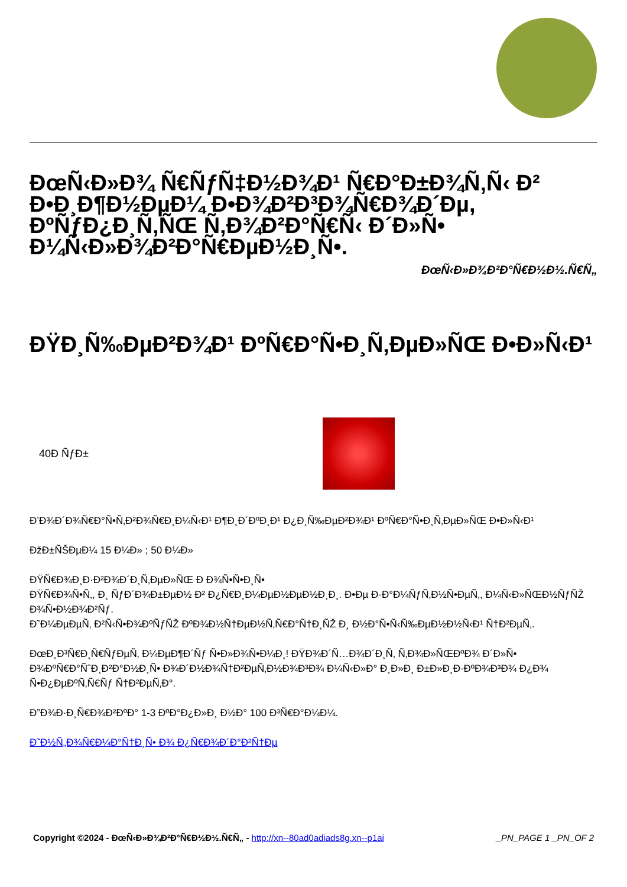ÐœÑ‹Ð»Ð¾ Ñ€ÑƒÑ‡Ð½Ð¾Ð¹ Ñ€Ð°Ð±Ð¾Ñ‚Ñ‹ Ð² Ð•Ð¸Ð¶Ð½ÐµÐ¼ Ð•Ð¾Ð²Ð³Ð¾Ñ€Ð¾Ð´Ðµ, ÐºÑƒÐ¿Ð¸Ñ‚ÑŒ Ñ‚Ð¾Ð²Ð°Ñ€Ñ‹ Ð´Ð»Ñ• Ð¼Ñ‹Ð»Ð¾Ð²Ð°Ñ€ÐµÐ½Ð¸Ñ•.
ÐœÑ‹Ð»Ð¾Ð²Ð°Ñ€Ð½Ð½.Ñ€Ñ„
ÐŸÐ¸Ñ‰ÐµÐ²Ð¾Ð¹ ÐºÑ€Ð°Ñ•Ð¸Ñ‚ÐµÐ»ÑŒ Ð•Ð»Ñ‹Ð¹
40Ð ÑƒÐ±
Ð’Ð¾Ð´Ð¾Ñ€Ð°Ñ•Ñ‚Ð²Ð¾Ñ€Ð¸Ð¼Ñ‹Ð¹ Ð¶Ð¸Ð´ÐºÐ¸Ð¹ Ð¿Ð¸Ñ‰ÐµÐ²Ð¾Ð¹ ÐºÑ€Ð°Ñ•Ð¸Ñ‚ÐµÐ»ÑŒ Ð•Ð»Ñ‹Ð¹
ÐžÐ±ÑŠÐµÐ¼ 15 Ð¼Ð» ; 50 Ð¼Ð»
ÐŸÑ€Ð¾Ð¸Ð·Ð²Ð¾Ð´Ð¸Ñ‚ÐµÐ»ÑŒ Ð Ð¾Ñ•Ñ•Ð¸Ñ•
ÐŸÑ€Ð¾Ñ•Ñ‚, Ð¸ ÑƒÐ´Ð¾Ð±ÐµÐ½ Ð² Ð¿Ñ€Ð¸Ð¼ÐµÐ½ÐµÐ½Ð¸Ð¸. Ð•Ðµ Ð·Ð°Ð¼ÑƒÑ‚Ð½Ñ•ÐµÑ‚, Ð¼Ñ‹Ð»ÑŒÐ½ÑƒÑŽ Ð¾Ñ•Ð½Ð¾Ð²Ñƒ.
Ð˜Ð¼ÐµÐµÑ‚ Ð²Ñ‹Ñ•Ð¾ÐºÑƒÑŽ ÐºÐ¾Ð½Ñ†ÐµÐ½Ñ‚Ñ€Ð°Ñ†Ð¸ÑŽ Ð¸ Ð½Ð°Ñ•Ñ‹Ñ‰ÐµÐ½Ð½Ñ‹Ð¹ Ñ†Ð²ÐµÑ‚.
ÐœÐ¸Ð³Ñ€Ð¸Ñ€ÑƒÐµÑ‚ Ð¼ÐµÐ¶Ð´Ñƒ Ñ•Ð»Ð¾Ñ•Ð¼Ð¸! ÐŸÐ¾Ð´Ñ…Ð¾Ð´Ð¸Ñ‚ Ñ‚Ð¾Ð»ÑŒÐºÐ¾ Ð´Ð»Ñ• Ð¾ÐºÑ€Ð°ÑˆÐ¸Ð²Ð°Ð½Ð¸Ñ• Ð¾Ð´Ð½Ð¾Ñ†Ð²ÐµÑ‚Ð½Ð¾Ð³Ð¾ Ð¼Ñ‹Ð»Ð° Ð¸Ð»Ð¸ Ð±Ð»Ð¸Ð·ÐºÐ¾Ð³Ð¾ Ð¿Ð¾ Ñ•Ð¿ÐµÐºÑ‚Ñ€Ñƒ Ñ†Ð²ÐµÑ‚Ð°.
Ð”Ð¾Ð·Ð¸Ñ€Ð¾Ð²ÐºÐ° 1-3 ÐºÐ°Ð¿Ð»Ð¸ Ð½Ð° 100 Ð³Ñ€Ð°Ð¼Ð¼.
Ð˜Ð½Ñ„Ð¾Ñ€Ð¼Ð°Ñ†Ð¸Ñ• Ð¾ Ð¿Ñ€Ð¾Ð´Ð°Ð²Ñ†Ðµ
Copyright ©2024 - ÐœÑ‹Ð»Ð¾Ð²Ð°Ñ€Ð½Ð½.Ñ€Ñ„ - http://xn--80ad0adiads8g.xn--p1ai _PN_PAGE 1 _PN_OF 2